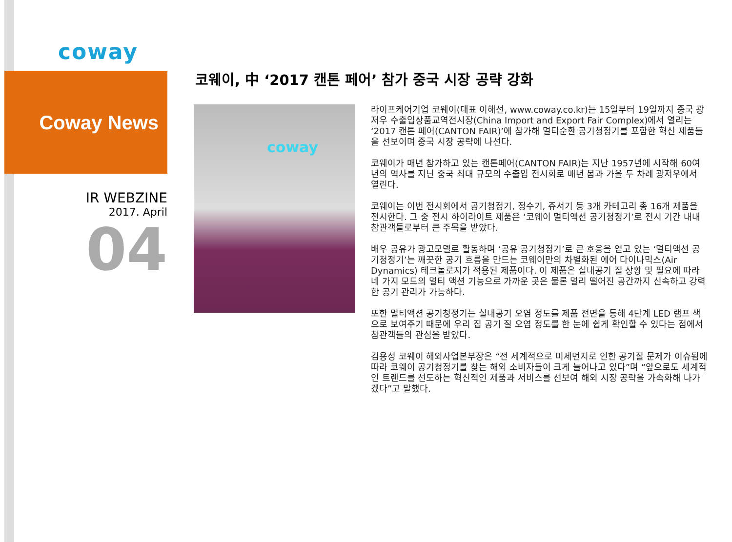coway
Coway News
IR WEBZINE
2017. April
04
코웨이, 中 ‘2017 캔톤 페어’ 참가 중국 시장 공략 강화
coway
라이프케어기업 코웨이(대표 이해선, www.coway.co.kr)는 15일부터 19일까지 중국 광저우 수출입상품교역전시장(China Import and Export Fair Complex)에서 열리는 ‘2017 캔톤 페어(CANTON FAIR)’에 참가해 멀티순환 공기청정기를 포함한 혁신 제품들을 선보이며 중국 시장 공략에 나선다.
코웨이가 매년 참가하고 있는 캔톤페어(CANTON FAIR)는 지난 1957년에 시작해 60여 년의 역사를 지닌 중국 최대 규모의 수출입 전시회로 매년 봄과 가을 두 차례 광저우에서 열린다.
코웨이는 이번 전시회에서 공기청정기, 정수기, 쥬서기 등 3개 카테고리 총 16개 제품을 전시한다. 그 중 전시 하이라이트 제품은 ‘코웨이 멀티액션 공기청정기’로 전시 기간 내내 참관객들로부터 큰 주목을 받았다.
배우 공유가 광고모델로 활동하며 ‘공유 공기청정기’로 큰 호응을 얻고 있는 ‘멀티액션 공기청정기’는 깨끗한 공기 흐름을 만드는 코웨이만의 차별화된 에어 다이나믹스(Air Dynamics) 테크놀로지가 적용된 제품이다. 이 제품은 실내공기 질 상황 및 필요에 따라 네 가지 모드의 멀티 액션 기능으로 가까운 곳은 물론 멀리 떨어진 공간까지 신속하고 강력한 공기 관리가 가능하다.
또한 멀티액션 공기청정기는 실내공기 오염 정도를 제품 전면을 통해 4단계 LED 램프 색으로 보여주기 때문에 우리 집 공기 질 오염 정도를 한 눈에 쉽게 확인할 수 있다는 점에서 참관객들의 관심을 받았다.
김용성 코웨이 해외사업본부장은 “전 세계적으로 미세먼지로 인한 공기질 문제가 이슈됨에 따라 코웨이 공기청정기를 찾는 해외 소비자들이 크게 늘어나고 있다”며 “앞으로도 세계적인 트렌드를 선도하는 혁신적인 제품과 서비스를 선보여 해외 시장 공략을 가속화해 나가겠다”고 말했다.